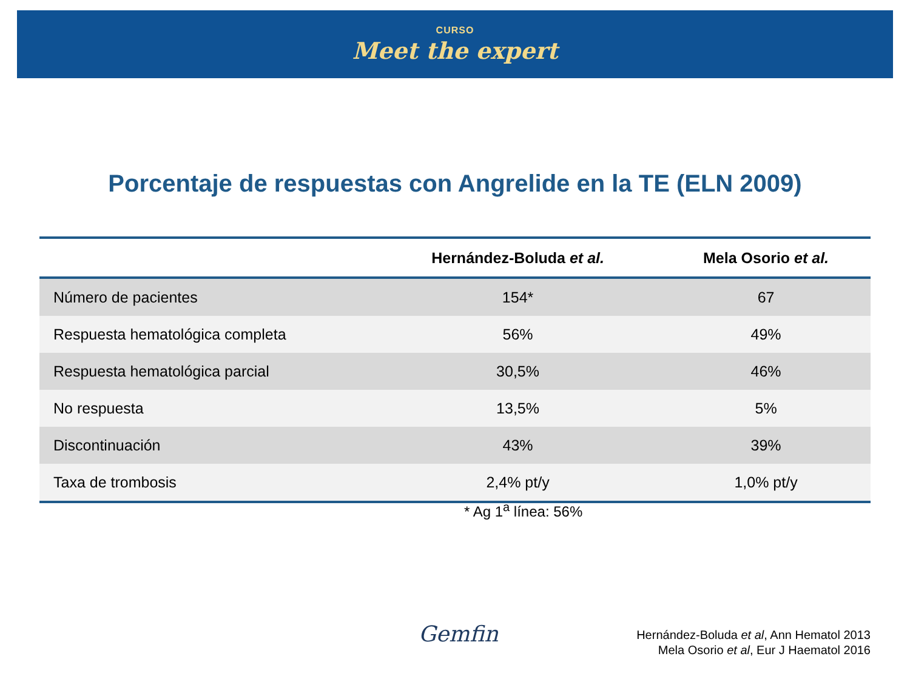CURSO
Meet the expert
Porcentaje de respuestas con Angrelide en la TE (ELN 2009)
| | Hernández-Boluda et al. | Mela Osorio et al. |
| --- | --- | --- |
| Número de pacientes | 154* | 67 |
| Respuesta hematológica completa | 56% | 49% |
| Respuesta hematológica parcial | 30,5% | 46% |
| No respuesta | 13,5% | 5% |
| Discontinuación | 43% | 39% |
| Taxa de trombosis | 2,4% pt/y | 1,0% pt/y |
* Ag 1<sup>a</sup> línea: 56%
Gemfin
Hernández-Boluda et al, Ann Hematol 2013
Mela Osorio et al, Eur J Haematol 2016